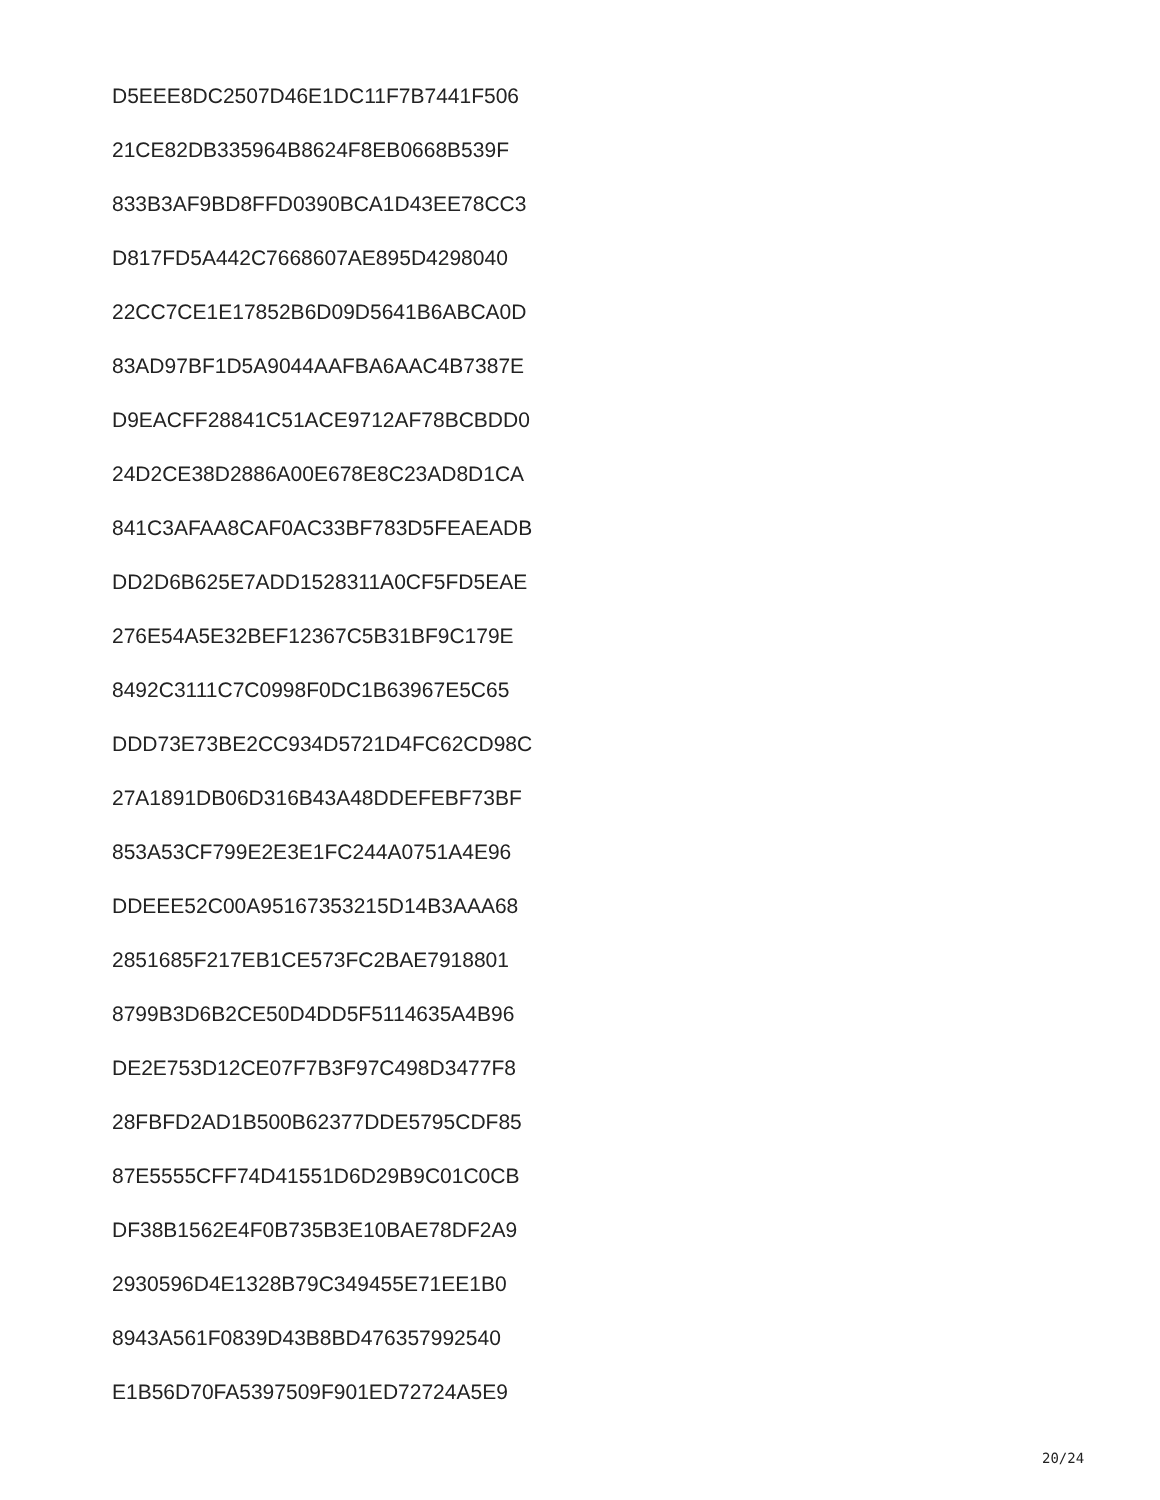D5EEE8DC2507D46E1DC11F7B7441F506
21CE82DB335964B8624F8EB0668B539F
833B3AF9BD8FFD0390BCA1D43EE78CC3
D817FD5A442C7668607AE895D4298040
22CC7CE1E17852B6D09D5641B6ABCA0D
83AD97BF1D5A9044AAFBA6AAC4B7387E
D9EACFF28841C51ACE9712AF78BCBDD0
24D2CE38D2886A00E678E8C23AD8D1CA
841C3AFAA8CAF0AC33BF783D5FEAEADB
DD2D6B625E7ADD1528311A0CF5FD5EAE
276E54A5E32BEF12367C5B31BF9C179E
8492C3111C7C0998F0DC1B63967E5C65
DDD73E73BE2CC934D5721D4FC62CD98C
27A1891DB06D316B43A48DDEFEBF73BF
853A53CF799E2E3E1FC244A0751A4E96
DDEEE52C00A95167353215D14B3AAA68
2851685F217EB1CE573FC2BAE7918801
8799B3D6B2CE50D4DD5F5114635A4B96
DE2E753D12CE07F7B3F97C498D3477F8
28FBFD2AD1B500B62377DDE5795CDF85
87E5555CFF74D41551D6D29B9C01C0CB
DF38B1562E4F0B735B3E10BAE78DF2A9
2930596D4E1328B79C349455E71EE1B0
8943A561F0839D43B8BD476357992540
E1B56D70FA5397509F901ED72724A5E9
20/24